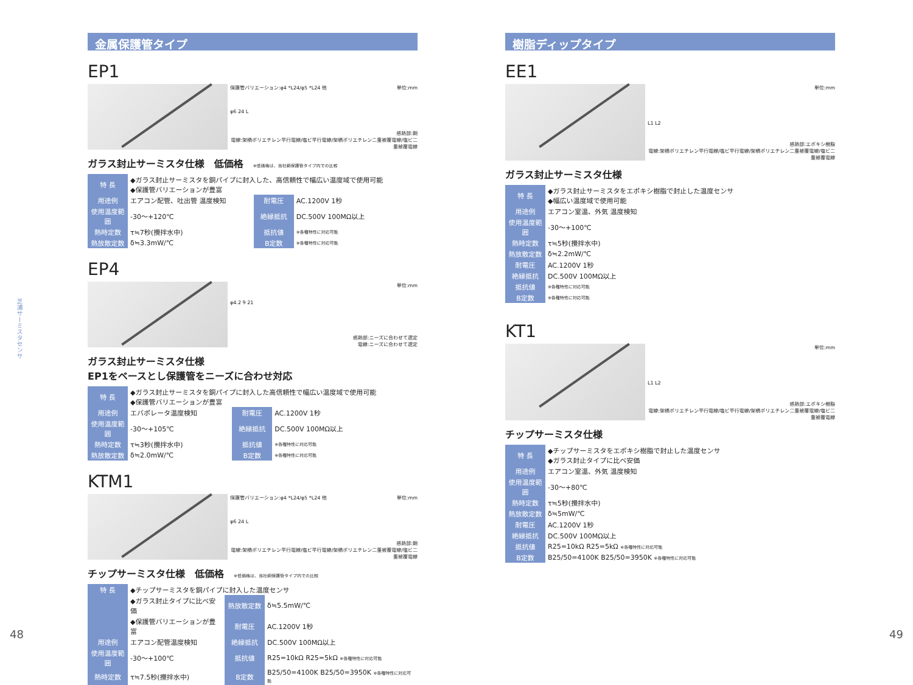芝浦サーミスタセンサ
金属保護管タイプ
EP1
保護管バリエーション:φ4 *L24/φ5 *L24 他 単位:mm
φ6 24 L
感熱部:銅
電線:架橋ポリエチレン平行電線/塩ビ平行電線/架橋ポリエチレン二重被覆電線/塩ビ二重被覆電線
ガラス封止サーミスタ仕様　低価格　※低価格は、当社銅保護管タイプ内での比較
| 特 長 | ◆ガラス封止サーミスタを銅パイプに封入した、高信頼性で幅広い温度域で使用可能 ◆保護管バリエーションが豊富 | | |
| 用途例 | エアコン配管、吐出管 温度検知 | 耐電圧 | AC.1200V 1秒 |
| 使用温度範囲 | -30〜+120℃ | 絶縁抵抗 | DC.500V 100MΩ以上 |
| 熱時定数 | τ≒7秒(攪拌水中) | 抵抗値 | ※各種特性に対応可能 |
| 熱放散定数 | δ≒3.3mW/℃ | B定数 | ※各種特性に対応可能 |
EP4
単位:mm
φ4.2 9 21
感熱部:ニーズに合わせて選定
電線:ニーズに合わせて選定
ガラス封止サーミスタ仕様
EP1をベースとし保護管をニーズに合わせ対応
| 特 長 | ◆ガラス封止サーミスタを銅パイプに封入した高信頼性で幅広い温度域で使用可能 ◆保護管バリエーションが豊富 | | |
| 用途例 | エバポレータ温度検知 | 耐電圧 | AC.1200V 1秒 |
| 使用温度範囲 | -30〜+105℃ | 絶縁抵抗 | DC.500V 100MΩ以上 |
| 熱時定数 | τ≒3秒(攪拌水中) | 抵抗値 | ※各種特性に対応可能 |
| 熱放散定数 | δ≒2.0mW/℃ | B定数 | ※各種特性に対応可能 |
KTM1
保護管バリエーション:φ4 *L24/φ5 *L24 他 単位:mm
φ6 24 L
感熱部:銅
電線:架橋ポリエチレン平行電線/塩ビ平行電線/架橋ポリエチレン二重被覆電線/塩ビ二重被覆電線
チップサーミスタ仕様　低価格　※低価格は、当社銅保護管タイプ内での比較
| 特 長 | ◆チップサーミスタを銅パイプに封入した温度センサ | | |
| | ◆ガラス封止タイプに比べ安価 | 熱放散定数 | δ≒5.5mW/℃ |
| | ◆保護管バリエーションが豊富 | 耐電圧 | AC.1200V 1秒 |
| 用途例 | エアコン配管温度検知 | 絶縁抵抗 | DC.500V 100MΩ以上 |
| 使用温度範囲 | -30〜+100℃ | 抵抗値 | R25=10kΩ R25=5kΩ ※各種特性に対応可能 |
| 熱時定数 | τ≒7.5秒(攪拌水中) | B定数 | B25/50=4100K B25/50=3950K ※各種特性に対応可能 |
樹脂ディップタイプ
EE1
単位:mm
L1 L2
感熱部:エポキシ樹脂
電線:架橋ポリエチレン平行電線/塩ビ平行電線/架橋ポリエチレン二重被覆電線/塩ビ二重被覆電線
ガラス封止サーミスタ仕様
| 特 長 | ◆ガラス封止サーミスタをエポキシ樹脂で封止した温度センサ ◆幅広い温度域で使用可能 |
| 用途例 | エアコン室温、外気 温度検知 |
| 使用温度範囲 | -30〜+100℃ |
| 熱時定数 | τ≒5秒(攪拌水中) |
| 熱放散定数 | δ≒2.2mW/℃ |
| 耐電圧 | AC.1200V 1秒 |
| 絶縁抵抗 | DC.500V 100MΩ以上 |
| 抵抗値 | ※各種特性に対応可能 |
| B定数 | ※各種特性に対応可能 |
KT1
単位:mm
L1 L2
感熱部:エポキシ樹脂
電線:架橋ポリエチレン平行電線/塩ビ平行電線/架橋ポリエチレン二重被覆電線/塩ビ二重被覆電線
チップサーミスタ仕様
| 特 長 | ◆チップサーミスタをエポキシ樹脂で封止した温度センサ ◆ガラス封止タイプに比べ安価 |
| 用途例 | エアコン室温、外気 温度検知 |
| 使用温度範囲 | -30〜+80℃ |
| 熱時定数 | τ≒5秒(攪拌水中) |
| 熱放散定数 | δ≒5mW/℃ |
| 耐電圧 | AC.1200V 1秒 |
| 絶縁抵抗 | DC.500V 100MΩ以上 |
| 抵抗値 | R25=10kΩ R25=5kΩ ※各種特性に対応可能 |
| B定数 | B25/50=4100K B25/50=3950K ※各種特性に対応可能 |
48 49